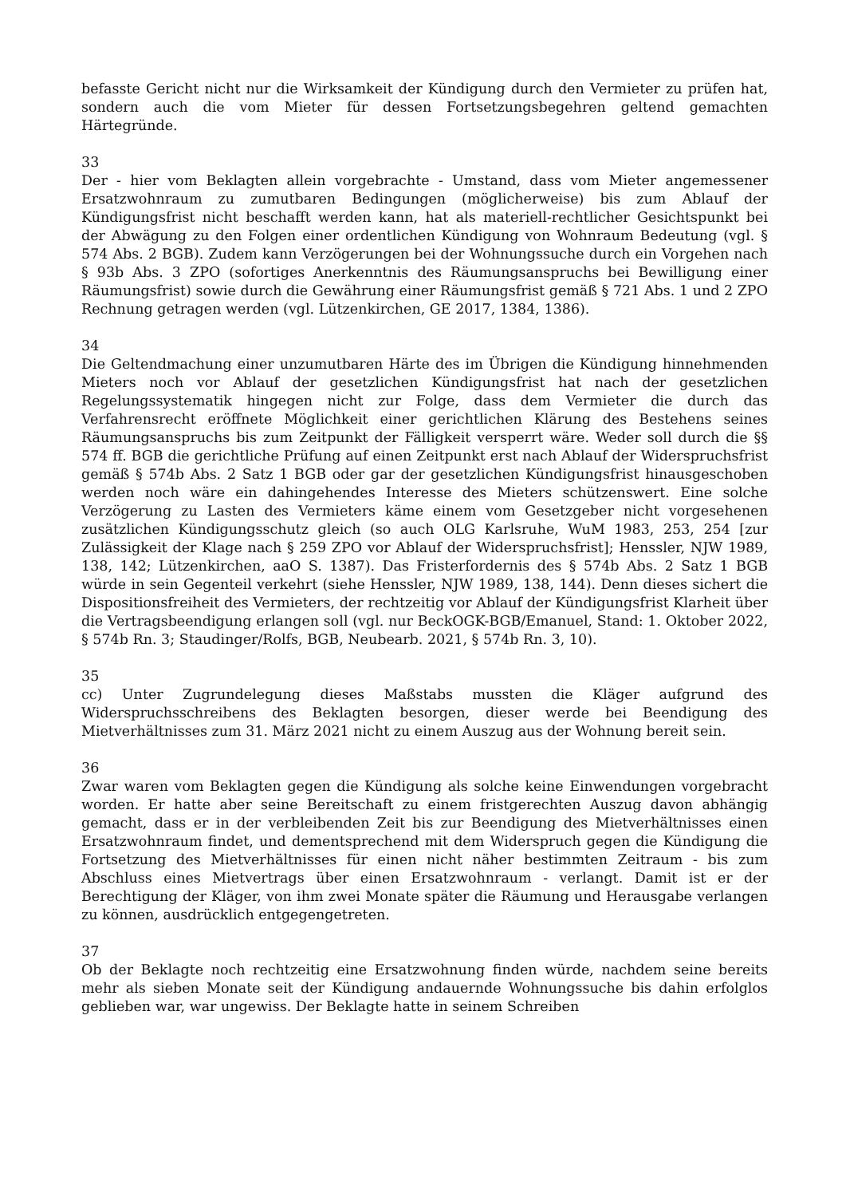befasste Gericht nicht nur die Wirksamkeit der Kündigung durch den Vermieter zu prüfen hat, sondern auch die vom Mieter für dessen Fortsetzungsbegehren geltend gemachten Härtegründe.
33
Der - hier vom Beklagten allein vorgebrachte - Umstand, dass vom Mieter angemessener Ersatzwohnraum zu zumutbaren Bedingungen (möglicherweise) bis zum Ablauf der Kündigungsfrist nicht beschafft werden kann, hat als materiell-rechtlicher Gesichtspunkt bei der Abwägung zu den Folgen einer ordentlichen Kündigung von Wohnraum Bedeutung (vgl. § 574 Abs. 2 BGB). Zudem kann Verzögerungen bei der Wohnungssuche durch ein Vorgehen nach § 93b Abs. 3 ZPO (sofortiges Anerkenntnis des Räumungsanspruchs bei Bewilligung einer Räumungsfrist) sowie durch die Gewährung einer Räumungsfrist gemäß § 721 Abs. 1 und 2 ZPO Rechnung getragen werden (vgl. Lützenkirchen, GE 2017, 1384, 1386).
34
Die Geltendmachung einer unzumutbaren Härte des im Übrigen die Kündigung hinnehmenden Mieters noch vor Ablauf der gesetzlichen Kündigungsfrist hat nach der gesetzlichen Regelungssystematik hingegen nicht zur Folge, dass dem Vermieter die durch das Verfahrensrecht eröffnete Möglichkeit einer gerichtlichen Klärung des Bestehens seines Räumungsanspruchs bis zum Zeitpunkt der Fälligkeit versperrt wäre. Weder soll durch die §§ 574 ff. BGB die gerichtliche Prüfung auf einen Zeitpunkt erst nach Ablauf der Widerspruchsfrist gemäß § 574b Abs. 2 Satz 1 BGB oder gar der gesetzlichen Kündigungsfrist hinausgeschoben werden noch wäre ein dahingehendes Interesse des Mieters schützenswert. Eine solche Verzögerung zu Lasten des Vermieters käme einem vom Gesetzgeber nicht vorgesehenen zusätzlichen Kündigungsschutz gleich (so auch OLG Karlsruhe, WuM 1983, 253, 254 [zur Zulässigkeit der Klage nach § 259 ZPO vor Ablauf der Widerspruchsfrist]; Henssler, NJW 1989, 138, 142; Lützenkirchen, aaO S. 1387). Das Fristerfordernis des § 574b Abs. 2 Satz 1 BGB würde in sein Gegenteil verkehrt (siehe Henssler, NJW 1989, 138, 144). Denn dieses sichert die Dispositionsfreiheit des Vermieters, der rechtzeitig vor Ablauf der Kündigungsfrist Klarheit über die Vertragsbeendigung erlangen soll (vgl. nur BeckOGK-BGB/Emanuel, Stand: 1. Oktober 2022, § 574b Rn. 3; Staudinger/Rolfs, BGB, Neubearb. 2021, § 574b Rn. 3, 10).
35
cc) Unter Zugrundelegung dieses Maßstabs mussten die Kläger aufgrund des Widerspruchsschreibens des Beklagten besorgen, dieser werde bei Beendigung des Mietverhältnisses zum 31. März 2021 nicht zu einem Auszug aus der Wohnung bereit sein.
36
Zwar waren vom Beklagten gegen die Kündigung als solche keine Einwendungen vorgebracht worden. Er hatte aber seine Bereitschaft zu einem fristgerechten Auszug davon abhängig gemacht, dass er in der verbleibenden Zeit bis zur Beendigung des Mietverhältnisses einen Ersatzwohnraum findet, und dementsprechend mit dem Widerspruch gegen die Kündigung die Fortsetzung des Mietverhältnisses für einen nicht näher bestimmten Zeitraum - bis zum Abschluss eines Mietvertrags über einen Ersatzwohnraum - verlangt. Damit ist er der Berechtigung der Kläger, von ihm zwei Monate später die Räumung und Herausgabe verlangen zu können, ausdrücklich entgegengetreten.
37
Ob der Beklagte noch rechtzeitig eine Ersatzwohnung finden würde, nachdem seine bereits mehr als sieben Monate seit der Kündigung andauernde Wohnungssuche bis dahin erfolglos geblieben war, war ungewiss. Der Beklagte hatte in seinem Schreiben